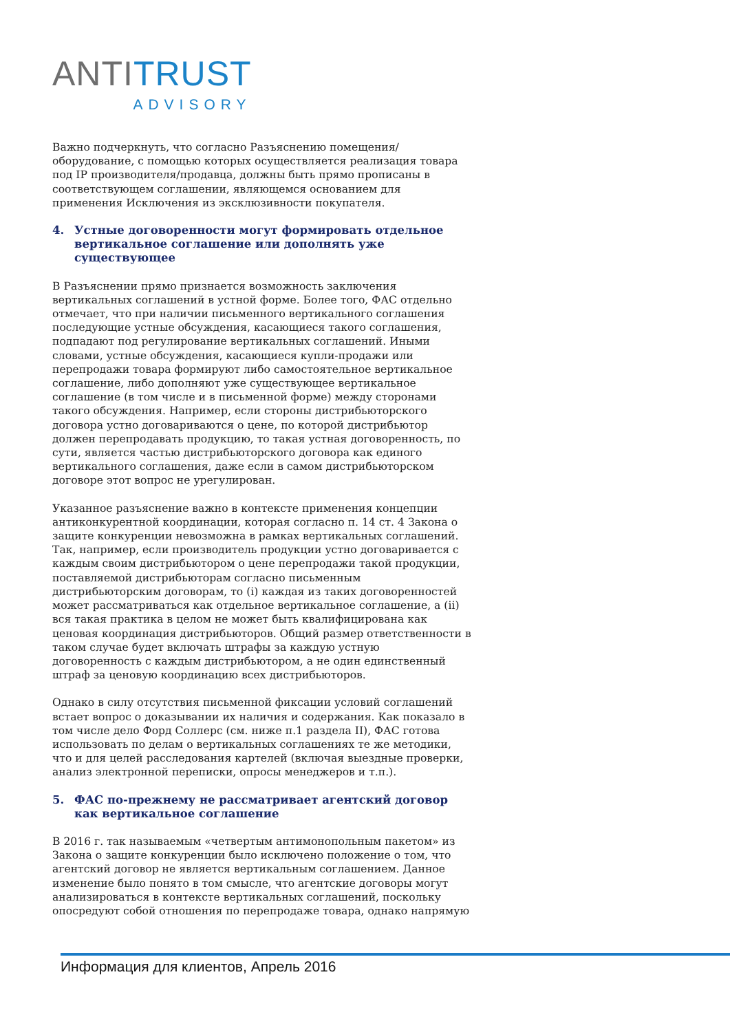ANTI TRUST
ADVISORY
Важно подчеркнуть, что согласно Разъяснению помещения/оборудование, с помощью которых осуществляется реализация товара под IP производителя/продавца, должны быть прямо прописаны в соответствующем соглашении, являющемся основанием для применения Исключения из эксклюзивности покупателя.
4. Устные договоренности могут формировать отдельное вертикальное соглашение или дополнять уже существующее
В Разъяснении прямо признается возможность заключения вертикальных соглашений в устной форме. Более того, ФАС отдельно отмечает, что при наличии письменного вертикального соглашения последующие устные обсуждения, касающиеся такого соглашения, подпадают под регулирование вертикальных соглашений. Иными словами, устные обсуждения, касающиеся купли-продажи или перепродажи товара формируют либо самостоятельное вертикальное соглашение, либо дополняют уже существующее вертикальное соглашение (в том числе и в письменной форме) между сторонами такого обсуждения. Например, если стороны дистрибьюторского договора устно договариваются о цене, по которой дистрибьютор должен перепродавать продукцию, то такая устная договоренность, по сути, является частью дистрибьюторского договора как единого вертикального соглашения, даже если в самом дистрибьюторском договоре этот вопрос не урегулирован.
Указанное разъяснение важно в контексте применения концепции антиконкурентной координации, которая согласно п. 14 ст. 4 Закона о защите конкуренции невозможна в рамках вертикальных соглашений. Так, например, если производитель продукции устно договаривается с каждым своим дистрибьютором о цене перепродажи такой продукции, поставляемой дистрибьюторам согласно письменным дистрибьюторским договорам, то (i) каждая из таких договоренностей может рассматриваться как отдельное вертикальное соглашение, а (ii) вся такая практика в целом не может быть квалифицирована как ценовая координация дистрибьюторов. Общий размер ответственности в таком случае будет включать штрафы за каждую устную договоренность с каждым дистрибьютором, а не один единственный штраф за ценовую координацию всех дистрибьюторов.
Однако в силу отсутствия письменной фиксации условий соглашений встает вопрос о доказывании их наличия и содержания. Как показало в том числе дело Форд Соллерс (см. ниже п.1 раздела II), ФАС готова использовать по делам о вертикальных соглашениях те же методики, что и для целей расследования картелей (включая выездные проверки, анализ электронной переписки, опросы менеджеров и т.п.).
5. ФАС по-прежнему не рассматривает агентский договор как вертикальное соглашение
В 2016 г. так называемым «четвертым антимонопольным пакетом» из Закона о защите конкуренции было исключено положение о том, что агентский договор не является вертикальным соглашением. Данное изменение было понято в том смысле, что агентские договоры могут анализироваться в контексте вертикальных соглашений, поскольку опосредуют собой отношения по перепродаже товара, однако напрямую
Информация для клиентов, Апрель 2016